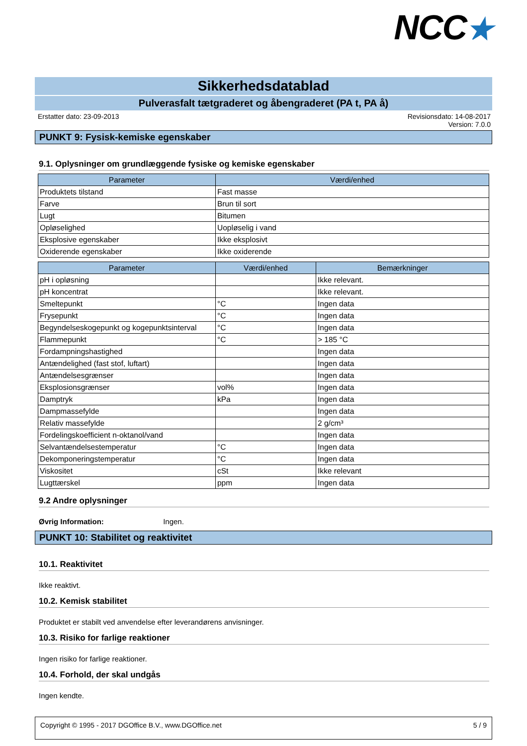NCC★
Sikkerhedsdatablad
Pulverasfalt tætgraderet og åbengraderet (PA t, PA å)
Erstatter dato: 23-09-2013 Revisionsdato: 14-08-2017
Version: 7.0.0
PUNKT 9: Fysisk-kemiske egenskaber
9.1. Oplysninger om grundlæggende fysiske og kemiske egenskaber
| Parameter | Værdi/enhed |
| --- | --- |
| Produktets tilstand | Fast masse |
| Farve | Brun til sort |
| Lugt | Bitumen |
| Opløselighed | Uopløselig i vand |
| Eksplosive egenskaber | Ikke eksplosivt |
| Oxiderende egenskaber | Ikke oxiderende |
| Parameter | Værdi/enhed | Bemærkninger |
| --- | --- | --- |
| pH i opløsning | | Ikke relevant. |
| pH koncentrat | | Ikke relevant. |
| Smeltepunkt | °C | Ingen data |
| Frysepunkt | °C | Ingen data |
| Begyndelseskogepunkt og kogepunktsinterval | °C | Ingen data |
| Flammepunkt | °C | > 185 °C |
| Fordampningshastighed | | Ingen data |
| Antændelighed (fast stof, luftart) | | Ingen data |
| Antændelsesgrænser | | Ingen data |
| Eksplosionsgrænser | vol% | Ingen data |
| Damptryk | kPa | Ingen data |
| Dampmassefylde | | Ingen data |
| Relativ massefylde | | 2 g/cm³ |
| Fordelingskoefficient n-oktanol/vand | | Ingen data |
| Selvantændelsestemperatur | °C | Ingen data |
| Dekomponeringstemperatur | °C | Ingen data |
| Viskositet | cSt | Ikke relevant |
| Lugttærskel | ppm | Ingen data |
9.2 Andre oplysninger
Øvrig Information: Ingen.
PUNKT 10: Stabilitet og reaktivitet
10.1. Reaktivitet
Ikke reaktivt.
10.2. Kemisk stabilitet
Produktet er stabilt ved anvendelse efter leverandørens anvisninger.
10.3. Risiko for farlige reaktioner
Ingen risiko for farlige reaktioner.
10.4. Forhold, der skal undgås
Ingen kendte.
Copyright © 1995 - 2017 DGOffice B.V., www.DGOffice.net
5 / 9